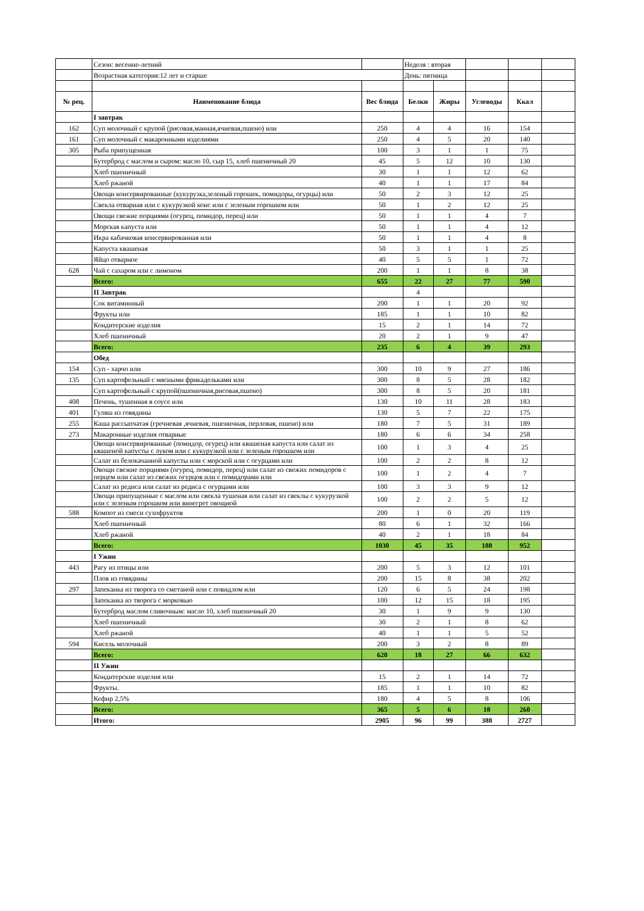| | Сезон: весенне-летний | | Неделя : вторая | | | | |
| | Возрастная категория:12 лет и старше | | День: пятница | | | | |
| № рец. | Наименование блюда | Вес блюда | Белки | Жиры | Углеводы | Ккал | |
| | I завтрак | | | | | | |
| 162 | Суп молочный с крупой (рисовая,манная,ячневая,пшено) или | 250 | 4 | 4 | 16 | 154 | |
| 161 | Суп молочный с макаронными изделиями | 250 | 4 | 5 | 20 | 140 | |
| 305 | Рыба припущенная | 100 | 3 | 1 | 1 | 75 | |
| | Бутерброд с маслом и сыром: масло 10, сыр 15, хлеб пшеничный 20 | 45 | 5 | 12 | 10 | 130 | |
| | Хлеб пшеничный | 30 | 1 | 1 | 12 | 62 | |
| | Хлеб ржаной | 40 | 1 | 1 | 17 | 84 | |
| | Овощи консервированные (кукурузка,зеленый горошек, помидоры, огурцы) или | 50 | 2 | 3 | 12 | 25 | |
| | Свекла отварная или с кукурузкой конс или с зеленым горошком или | 50 | 1 | 2 | 12 | 25 | |
| | Овощи свежие порциями (огурец, помидор, перец) или | 50 | 1 | 1 | 4 | 7 | |
| | Морская капуста или | 50 | 1 | 1 | 4 | 12 | |
| | Икра кабачковая консервированная или | 50 | 1 | 1 | 4 | 8 | |
| | Капуста квашеная | 50 | 3 | 1 | 1 | 25 | |
| | Яйцо отварное | 40 | 5 | 5 | 1 | 72 | |
| 628 | Чай с сахаром или с лимоном | 200 | 1 | 1 | 8 | 38 | |
| | Всего: | 655 | 22 | 27 | 77 | 590 | |
| | II Завтрак | | 4 | | | | |
| | Сок витаминный | 200 | 1 | 1 | 20 | 92 | |
| | Фрукты или | 185 | 1 | 1 | 10 | 82 | |
| | Кондитерские изделия | 15 | 2 | 1 | 14 | 72 | |
| | Хлеб пшеничный | 20 | 2 | 1 | 9 | 47 | |
| | Всего: | 235 | 6 | 4 | 39 | 293 | |
| | Обед | | | | | | |
| 154 | Суп - харчо или | 300 | 10 | 9 | 27 | 186 | |
| 135 | Суп картофельный с мясными фрикадельками или | 300 | 8 | 5 | 28 | 182 | |
| | Суп картофельный с крупой(пшеничная,рисовая,пшено) | 300 | 8 | 5 | 20 | 181 | |
| 408 | Печень, тушенная в соусе или | 130 | 10 | 11 | 28 | 183 | |
| 401 | Гуляш из говядины | 130 | 5 | 7 | 22 | 175 | |
| 255 | Каша рассыпчатая (гречневая ,ячневая, пшеничная, перловая, пшено) или | 180 | 7 | 5 | 31 | 189 | |
| 273 | Макаронные изделия отварные | 180 | 6 | 6 | 34 | 258 | |
| | Овощи консервированные (помидор, огурец) или квашеная капуста или салат из квашеной капусты с луком или с кукурузкой или с зеленым горошком или | 100 | 1 | 3 | 4 | 25 | |
| | Салат из белокачанной капусты или с морской или с огурцами или | 100 | 2 | 2 | 8 | 12 | |
| | Овощи свежие порциями (огурец, помидор, перец) или салат из свежих помидоров с перцем или салат из свежих огурцов или с помидорами или | 100 | 1 | 2 | 4 | 7 | |
| | Салат из редиса или салат из редиса с огурцами или | 100 | 3 | 3 | 9 | 12 | |
| | Овощи припущенные с маслом или свекла тушеная или салат из свеклы с кукурузкой или с зеленым горошком или винегрет овощной | 100 | 2 | 2 | 5 | 12 | |
| 588 | Компот из смеси сухофруктов | 200 | 1 | 0 | 20 | 119 | |
| | Хлеб пшеничный | 80 | 6 | 1 | 32 | 166 | |
| | Хлеб ржаной | 40 | 2 | 1 | 18 | 84 | |
| | Всего: | 1030 | 45 | 35 | 188 | 952 | |
| | I Ужин | | | | | | |
| 443 | Рагу из птицы или | 200 | 5 | 3 | 12 | 101 | |
| | Плов из говядины | 200 | 15 | 8 | 38 | 202 | |
| 297 | Запеканка из творога со сметаной или с повидлом или | 120 | 6 | 5 | 24 | 198 | |
| | Запеканка из творога с морковью | 100 | 12 | 15 | 18 | 195 | |
| | Бутерброд маслом сливочным: масло 10, хлеб пшеничный 20 | 30 | 1 | 9 | 9 | 130 | |
| | Хлеб пшеничный | 30 | 2 | 1 | 8 | 62 | |
| | Хлеб ржаной | 40 | 1 | 1 | 5 | 52 | |
| 594 | Кисель молочный | 200 | 3 | 2 | 8 | 89 | |
| | Всего: | 620 | 18 | 27 | 66 | 632 | |
| | II Ужин | | | | | | |
| | Кондитерские изделия или | 15 | 2 | 1 | 14 | 72 | |
| | Фрукты. | 185 | 1 | 1 | 10 | 82 | |
| | Кефир 2,5% | 180 | 4 | 5 | 8 | 106 | |
| | Всего: | 365 | 5 | 6 | 18 | 260 | |
| | Итого: | 2905 | 96 | 99 | 388 | 2727 | |